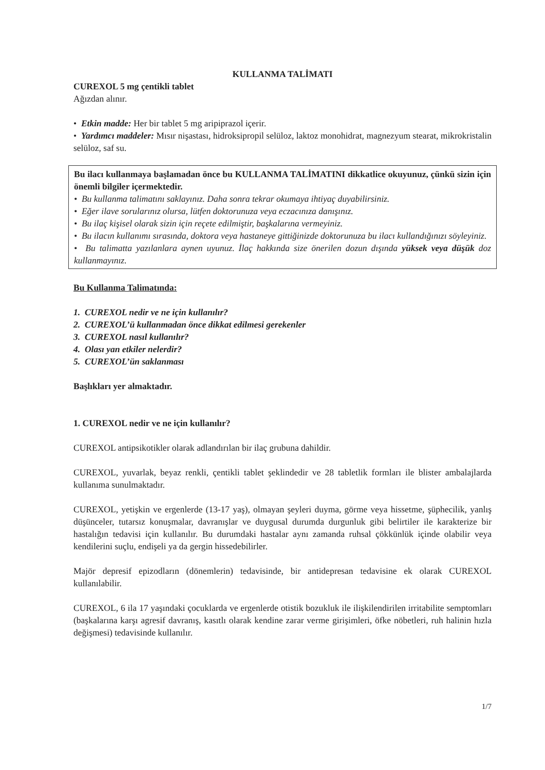KULLANMA TALİMATI
CUREXOL 5 mg çentikli tablet
Ağızdan alınır.
• Etkin madde: Her bir tablet 5 mg aripiprazol içerir.
• Yardımcı maddeler: Mısır nişastası, hidroksipropil selüloz, laktoz monohidrat, magnezyum stearat, mikrokristalin selüloz, saf su.
Bu ilacı kullanmaya başlamadan önce bu KULLANMA TALİMATINI dikkatlice okuyunuz, çünkü sizin için önemli bilgiler içermektedir.
• Bu kullanma talimatını saklayınız. Daha sonra tekrar okumaya ihtiyaç duyabilirsiniz.
• Eğer ilave sorularınız olursa, lütfen doktorunuza veya eczacınıza danışınız.
• Bu ilaç kişisel olarak sizin için reçete edilmiştir, başkalarına vermeyiniz.
• Bu ilacın kullanımı sırasında, doktora veya hastaneye gittiğinizde doktorunuza bu ilacı kullandığınızı söyleyiniz.
• Bu talimatta yazılanlara aynen uyunuz. İlaç hakkında size önerilen dozun dışında yüksek veya düşük doz kullanmayınız.
Bu Kullanma Talimatında:
1. CUREXOL nedir ve ne için kullanılır?
2. CUREXOL’ü kullanmadan önce dikkat edilmesi gerekenler
3. CUREXOL nasıl kullanılır?
4. Olası yan etkiler nelerdir?
5. CUREXOL’ün saklanması
Başlıkları yer almaktadır.
1. CUREXOL nedir ve ne için kullanılır?
CUREXOL antipsikotikler olarak adlandırılan bir ilaç grubuna dahildir.
CUREXOL, yuvarlak, beyaz renkli, çentikli tablet şeklindedir ve 28 tabletlik formları ile blister ambalajlarda kullanıma sunulmaktadır.
CUREXOL, yetişkin ve ergenlerde (13-17 yaş), olmayan şeyleri duyma, görme veya hissetme, şüphecilik, yanlış düşünceler, tutarsız konuşmalar, davranışlar ve duygusal durumda durgunluk gibi belirtiler ile karakterize bir hastalığın tedavisi için kullanılır. Bu durumdaki hastalar aynı zamanda ruhsal çökkünlük içinde olabilir veya kendilerini suçlu, endişeli ya da gergin hissedebilirler.
Majör depresif epizodların (dönemlerin) tedavisinde, bir antidepresan tedavisine ek olarak CUREXOL kullanılabilir.
CUREXOL, 6 ila 17 yaşındaki çocuklarda ve ergenlerde otistik bozukluk ile ilişkilendirilen irritabilite semptomları (başkalarına karşı agresif davranış, kasıtlı olarak kendine zarar verme girişimleri, öfke nöbetleri, ruh halinin hızla değişmesi) tedavisinde kullanılır.
1/7